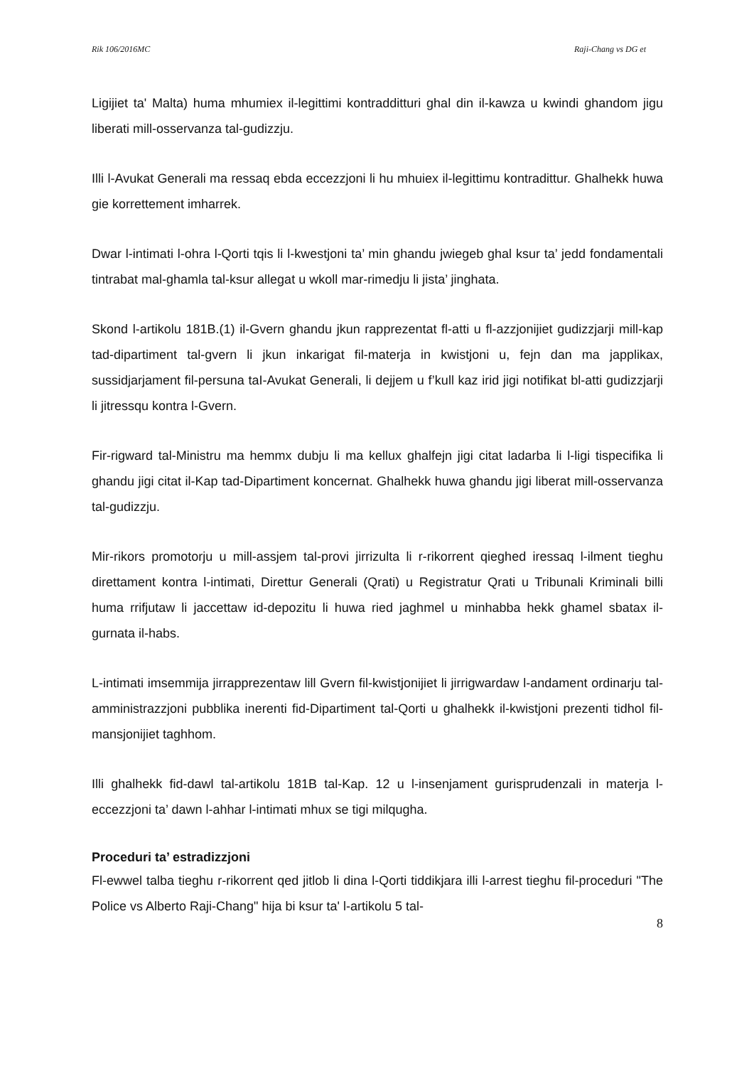Rik 106/2016MC Raji-Chang vs DG et
Ligijiet ta' Malta) huma mhumiex il-legittimi kontradditturi ghal din il-kawza u kwindi ghandom jigu liberati mill-osservanza tal-gudizzju.
Illi l-Avukat Generali ma ressaq ebda eccezzjoni li hu mhuiex il-legittimu kontradittur. Ghalhekk huwa gie korrettement imharrek.
Dwar l-intimati l-ohra l-Qorti tqis li l-kwestjoni ta’ min ghandu jwiegeb ghal ksur ta’ jedd fondamentali tintrabat mal-ghamla tal-ksur allegat u wkoll mar-rimedju li jista’ jinghata.
Skond l-artikolu 181B.(1) il-Gvern ghandu jkun rapprezentat fl-atti u fl-azzjonijiet gudizzjarji mill-kap tad-dipartiment tal-gvern li jkun inkarigat fil-materja in kwistjoni u, fejn dan ma japplikax, sussidjarjament fil-persuna taI-Avukat Generali, li dejjem u f’kull kaz irid jigi notifikat bl-atti gudizzjarji li jitressqu kontra l-Gvern.
Fir-rigward tal-Ministru ma hemmx dubju li ma kellux ghalfejn jigi citat ladarba li l-ligi tispecifika li ghandu jigi citat il-Kap tad-Dipartiment koncernat. Ghalhekk huwa ghandu jigi liberat mill-osservanza tal-gudizzju.
Mir-rikors promotorju u mill-assjem tal-provi jirrizulta li r-rikorrent qieghed iressaq l-ilment tieghu direttament kontra l-intimati, Direttur Generali (Qrati) u Registratur Qrati u Tribunali Kriminali billi huma rrifjutaw li jaccettaw id-depozitu li huwa ried jaghmel u minhabba hekk ghamel sbatax il-gurnata il-habs.
L-intimati imsemmija jirrapprezentaw lill Gvern fil-kwistjonijiet li jirrigwardaw l-andament ordinarju tal-amministrazzjoni pubblika inerenti fid-Dipartiment tal-Qorti u ghalhekk il-kwistjoni prezenti tidhol fil-mansjonijiet taghhom.
Illi ghalhekk fid-dawl tal-artikolu 181B tal-Kap. 12 u l-insenjament gurisprudenzali in materja l-eccezzjoni ta’ dawn l-ahhar l-intimati mhux se tigi milqugha.
Proceduri ta’ estradizzjoni
Fl-ewwel talba tieghu r-rikorrent qed jitlob li dina l-Qorti tiddikjara illi l-arrest tieghu fil-proceduri "The Police vs Alberto Raji-Chang" hija bi ksur ta' l-artikolu 5 tal-
8